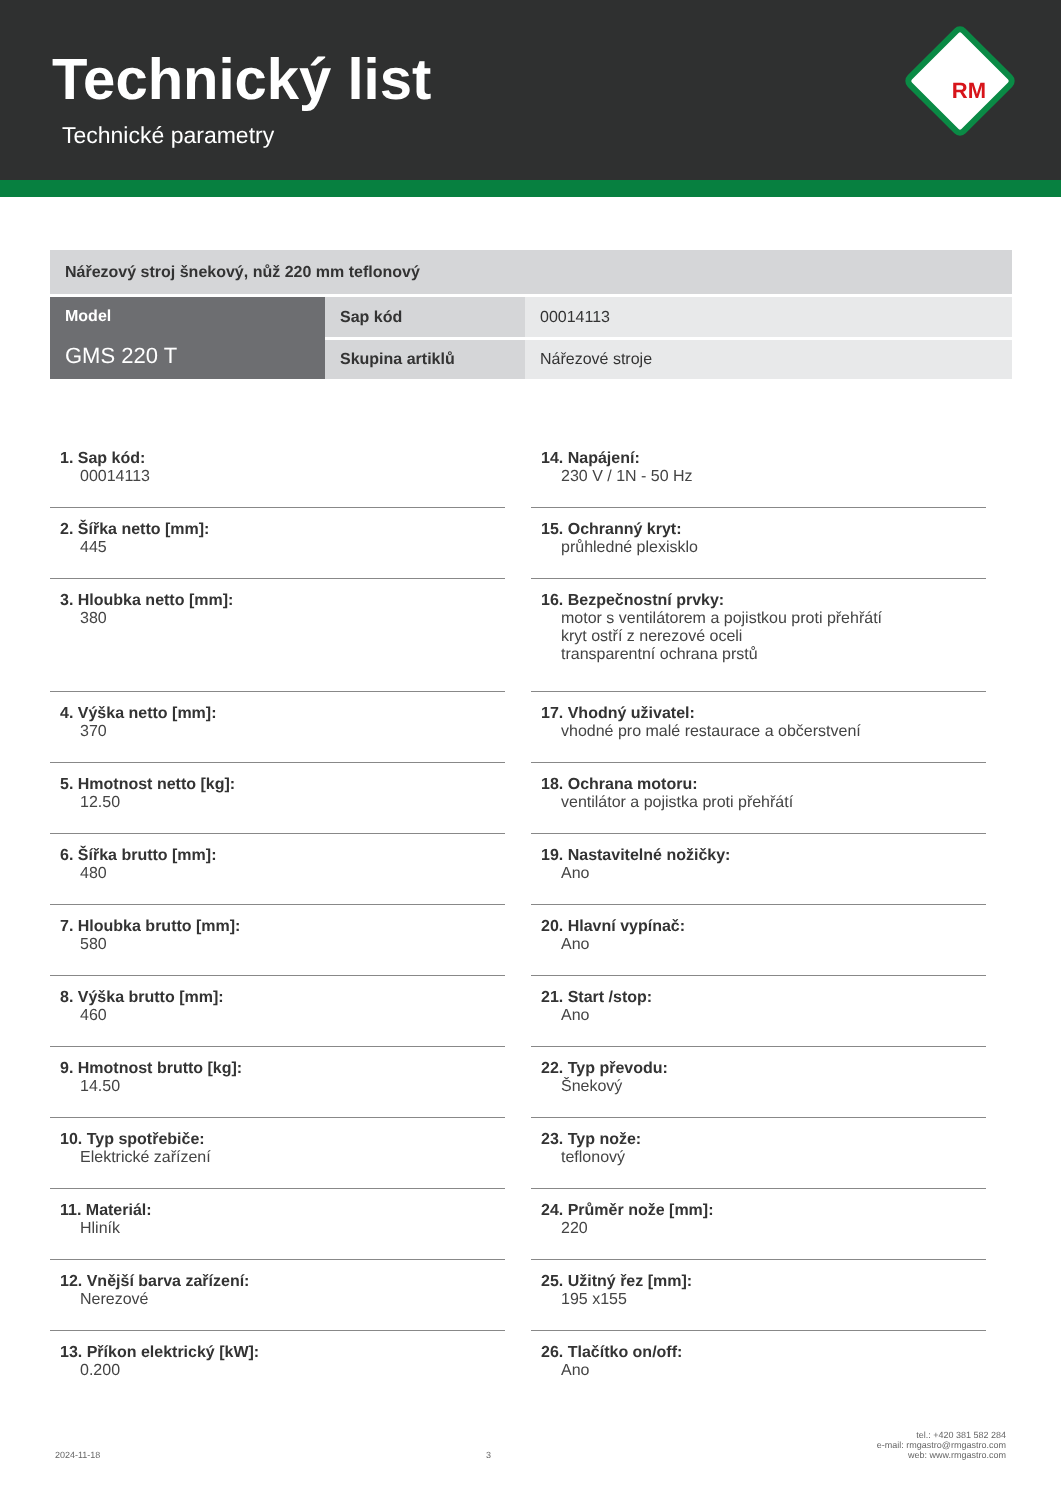Technický list
Technické parametry
RM
| Nářezový stroj šnekový, nůž 220 mm teflonový | | |
| Model GMS 220 T | Sap kód | 00014113 |
| | Skupina artiklů | Nářezové stroje |
1. Sap kód:
00014113
2. Šířka netto [mm]:
445
3. Hloubka netto [mm]:
380
4. Výška netto [mm]:
370
5. Hmotnost netto [kg]:
12.50
6. Šířka brutto [mm]:
480
7. Hloubka brutto [mm]:
580
8. Výška brutto [mm]:
460
9. Hmotnost brutto [kg]:
14.50
10. Typ spotřebiče:
Elektrické zařízení
11. Materiál:
Hliník
12. Vnější barva zařízení:
Nerezové
13. Příkon elektrický [kW]:
0.200
14. Napájení:
230 V / 1N - 50 Hz
15. Ochranný kryt:
průhledné plexisklo
16. Bezpečnostní prvky:
motor s ventilátorem a pojistkou proti přehřátí
kryt ostří z nerezové oceli
transparentní ochrana prstů
17. Vhodný uživatel:
vhodné pro malé restaurace a občerstvení
18. Ochrana motoru:
ventilátor a pojistka proti přehřátí
19. Nastavitelné nožičky:
Ano
20. Hlavní vypínač:
Ano
21. Start /stop:
Ano
22. Typ převodu:
Šnekový
23. Typ nože:
teflonový
24. Průměr nože [mm]:
220
25. Užitný řez [mm]:
195 x155
26. Tlačítko on/off:
Ano
2024-11-18
3
tel.: +420 381 582 284
e-mail: rmgastro@rmgastro.com
web: www.rmgastro.com